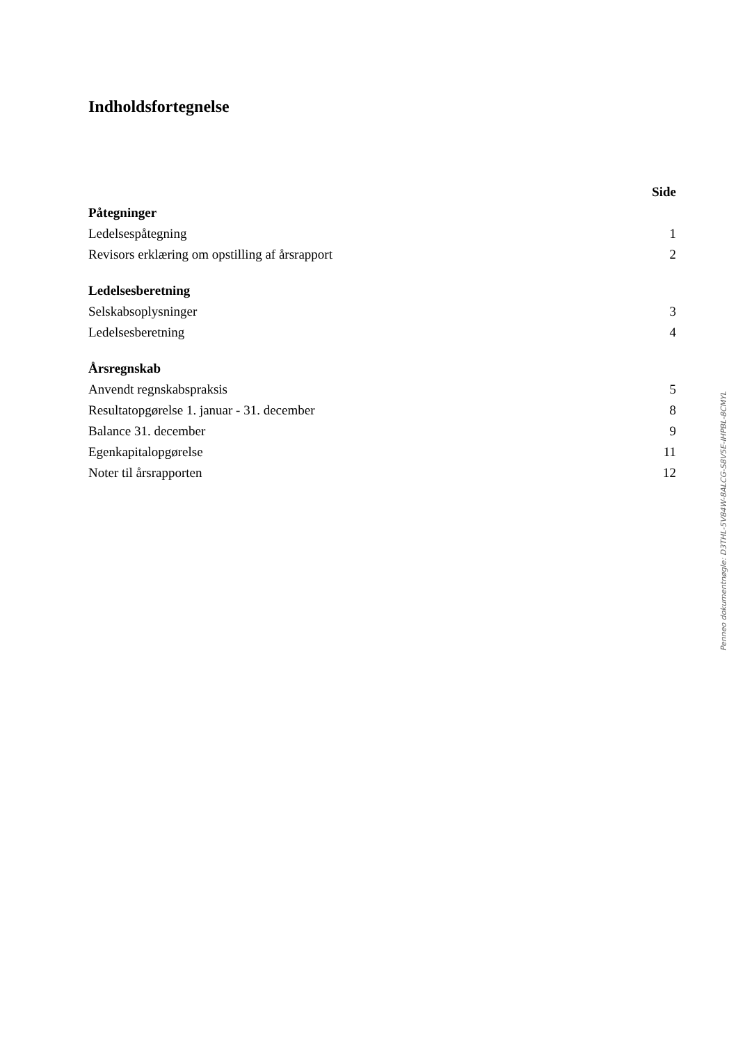Indholdsfortegnelse
| | Side |
| --- | --- |
| Påtegninger | |
| Ledelsespåtegning | 1 |
| Revisors erklæring om opstilling af årsrapport | 2 |
| Ledelsesberetning | |
| Selskabsoplysninger | 3 |
| Ledelsesberetning | 4 |
| Årsregnskab | |
| Anvendt regnskabspraksis | 5 |
| Resultatopgørelse 1. januar - 31. december | 8 |
| Balance 31. december | 9 |
| Egenkapitalopgørelse | 11 |
| Noter til årsrapporten | 12 |
Penneo dokumentnøgle: D3THL-5V84W-8ALCG-S8V5E-IHPBL-8CMYL